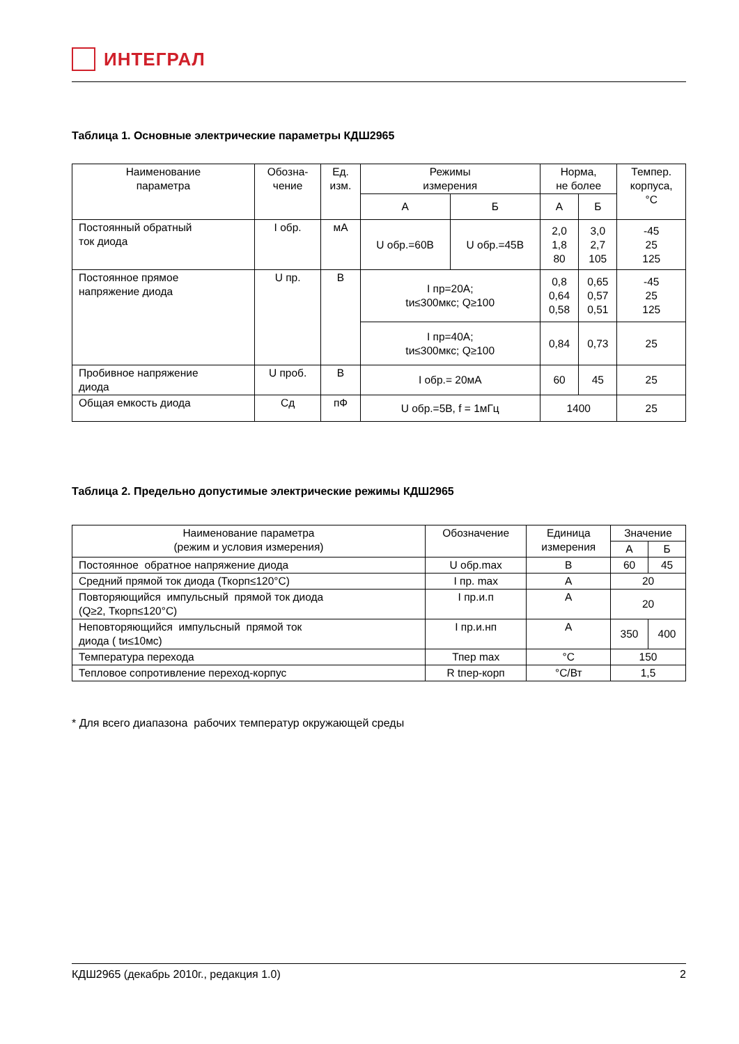ИНТЕГРАЛ
Таблица 1. Основные электрические параметры КДШ2965
| Наименование параметра | Обозна- чение | Ед. изм. | Режимы измерения | | Норма, не более | | Темпер. корпуса, °С |
| --- | --- | --- | --- | --- | --- | --- | --- |
| | | | А | Б | А | Б | |
| Постоянный обратный ток диода | I обр. | мА | U обр.=60В | U обр.=45В | 2,0 1,8 80 | 3,0 2,7 105 | -45 25 125 |
| Постоянное прямое напряжение диода | U пр. | В | I пр=20А; tи≤300мкс; Q≥100 | | 0,8 0,64 0,58 | 0,65 0,57 0,51 | -45 25 125 |
| | | | I пр=40А; tи≤300мкс; Q≥100 | | 0,84 | 0,73 | 25 |
| Пробивное напряжение диода | U проб. | В | I обр.= 20мА | | 60 | 45 | 25 |
| Общая емкость диода | Сд | пФ | U обр.=5В, f = 1мГц | | 1400 | | 25 |
Таблица 2. Предельно допустимые электрические режимы КДШ2965
| Наименование параметра (режим и условия измерения) | Обозначение | Единица измерения | Значение | |
| --- | --- | --- | --- | --- |
| | | | А | Б |
| Постоянное обратное напряжение диода | U обр.max | В | 60 | 45 |
| Средний прямой ток диода (Ткорп≤120°С) | I пр. max | А | 20 | |
| Повторяющийся импульсный прямой ток диода (Q≥2, Ткорп≤120°С) | I пр.и.п | А | 20 | |
| Неповторяющийся импульсный прямой ток диода ( tи≤10мс) | I пр.и.нп | А | 350 | 400 |
| Температура перехода | Тпер max | °С | 150 | |
| Тепловое сопротивление переход-корпус | R tпер-корп | °С/Вт | 1,5 | |
* Для всего диапазона рабочих температур окружающей среды
КДШ2965 (декабрь 2010г., редакция 1.0) 2